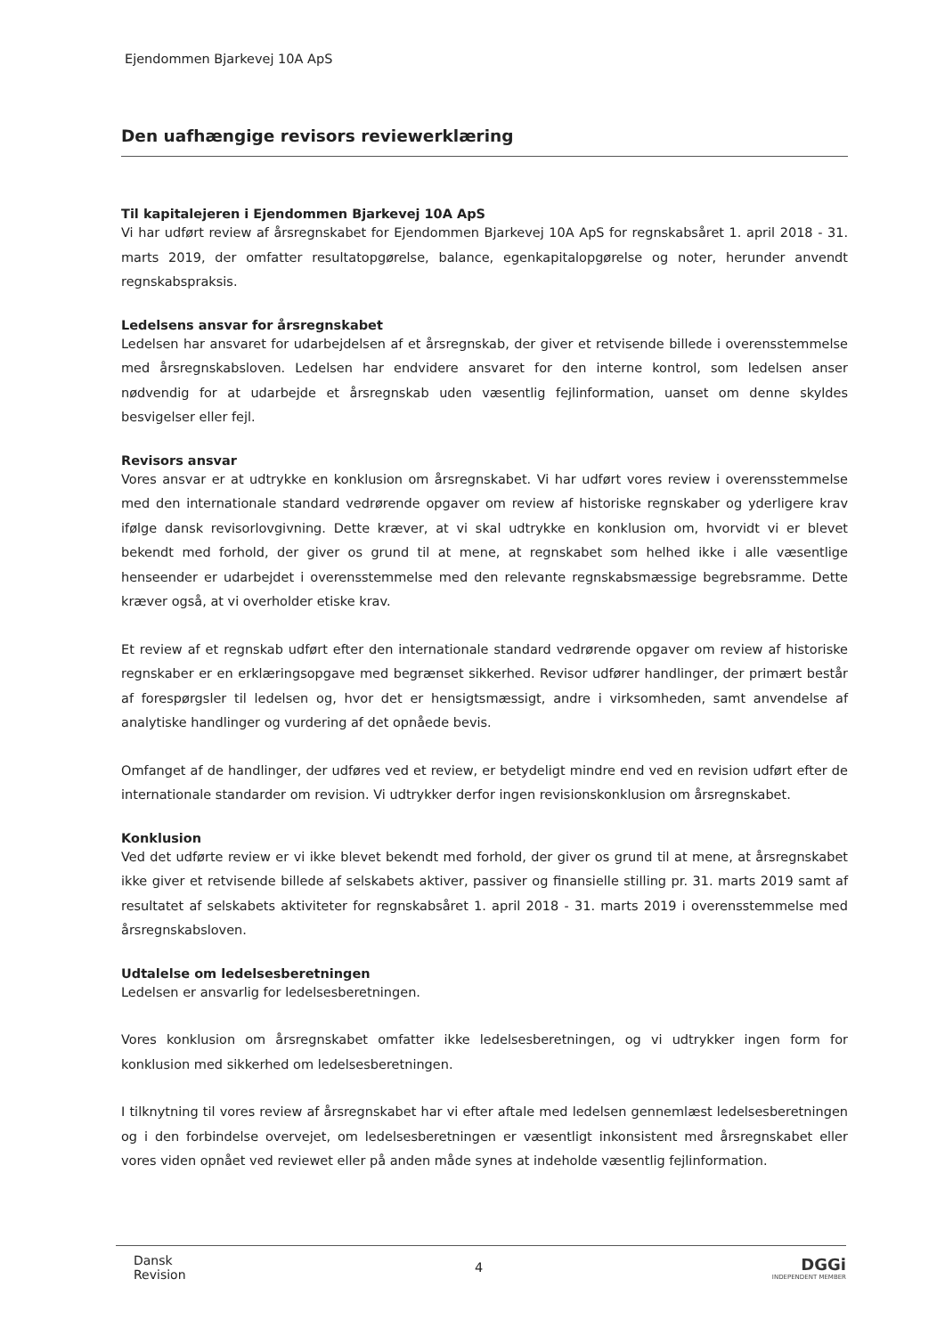Ejendommen Bjarkevej 10A ApS
Den uafhængige revisors reviewerklæring
Til kapitalejeren i Ejendommen Bjarkevej 10A ApS
Vi har udført review af årsregnskabet for Ejendommen Bjarkevej 10A ApS for regnskabsåret 1. april 2018 - 31. marts 2019, der omfatter resultatopgørelse, balance, egenkapitalopgørelse og noter, herunder anvendt regnskabspraksis.
Ledelsens ansvar for årsregnskabet
Ledelsen har ansvaret for udarbejdelsen af et årsregnskab, der giver et retvisende billede i overensstemmelse med årsregnskabsloven. Ledelsen har endvidere ansvaret for den interne kontrol, som ledelsen anser nødvendig for at udarbejde et årsregnskab uden væsentlig fejlinformation, uanset om denne skyldes besvigelser eller fejl.
Revisors ansvar
Vores ansvar er at udtrykke en konklusion om årsregnskabet. Vi har udført vores review i overensstemmelse med den internationale standard vedrørende opgaver om review af historiske regnskaber og yderligere krav ifølge dansk revisorlovgivning. Dette kræver, at vi skal udtrykke en konklusion om, hvorvidt vi er blevet bekendt med forhold, der giver os grund til at mene, at regnskabet som helhed ikke i alle væsentlige henseender er udarbejdet i overensstemmelse med den relevante regnskabsmæssige begrebsramme. Dette kræver også, at vi overholder etiske krav.
Et review af et regnskab udført efter den internationale standard vedrørende opgaver om review af historiske regnskaber er en erklæringsopgave med begrænset sikkerhed. Revisor udfører handlinger, der primært består af forespørgsler til ledelsen og, hvor det er hensigtsmæssigt, andre i virksomheden, samt anvendelse af analytiske handlinger og vurdering af det opnåede bevis.
Omfanget af de handlinger, der udføres ved et review, er betydeligt mindre end ved en revision udført efter de internationale standarder om revision. Vi udtrykker derfor ingen revisionskonklusion om årsregnskabet.
Konklusion
Ved det udførte review er vi ikke blevet bekendt med forhold, der giver os grund til at mene, at årsregnskabet ikke giver et retvisende billede af selskabets aktiver, passiver og finansielle stilling pr. 31. marts 2019 samt af resultatet af selskabets aktiviteter for regnskabsåret 1. april 2018 - 31. marts 2019 i overensstemmelse med årsregnskabsloven.
Udtalelse om ledelsesberetningen
Ledelsen er ansvarlig for ledelsesberetningen.
Vores konklusion om årsregnskabet omfatter ikke ledelsesberetningen, og vi udtrykker ingen form for konklusion med sikkerhed om ledelsesberetningen.
I tilknytning til vores review af årsregnskabet har vi efter aftale med ledelsen gennemlæst ledelsesberetningen og i den forbindelse overvejet, om ledelsesberetningen er væsentligt inkonsistent med årsregnskabet eller vores viden opnået ved reviewet eller på anden måde synes at indeholde væsentlig fejlinformation.
Dansk
Revision
4
DGGi
INDEPENDENT MEMBER